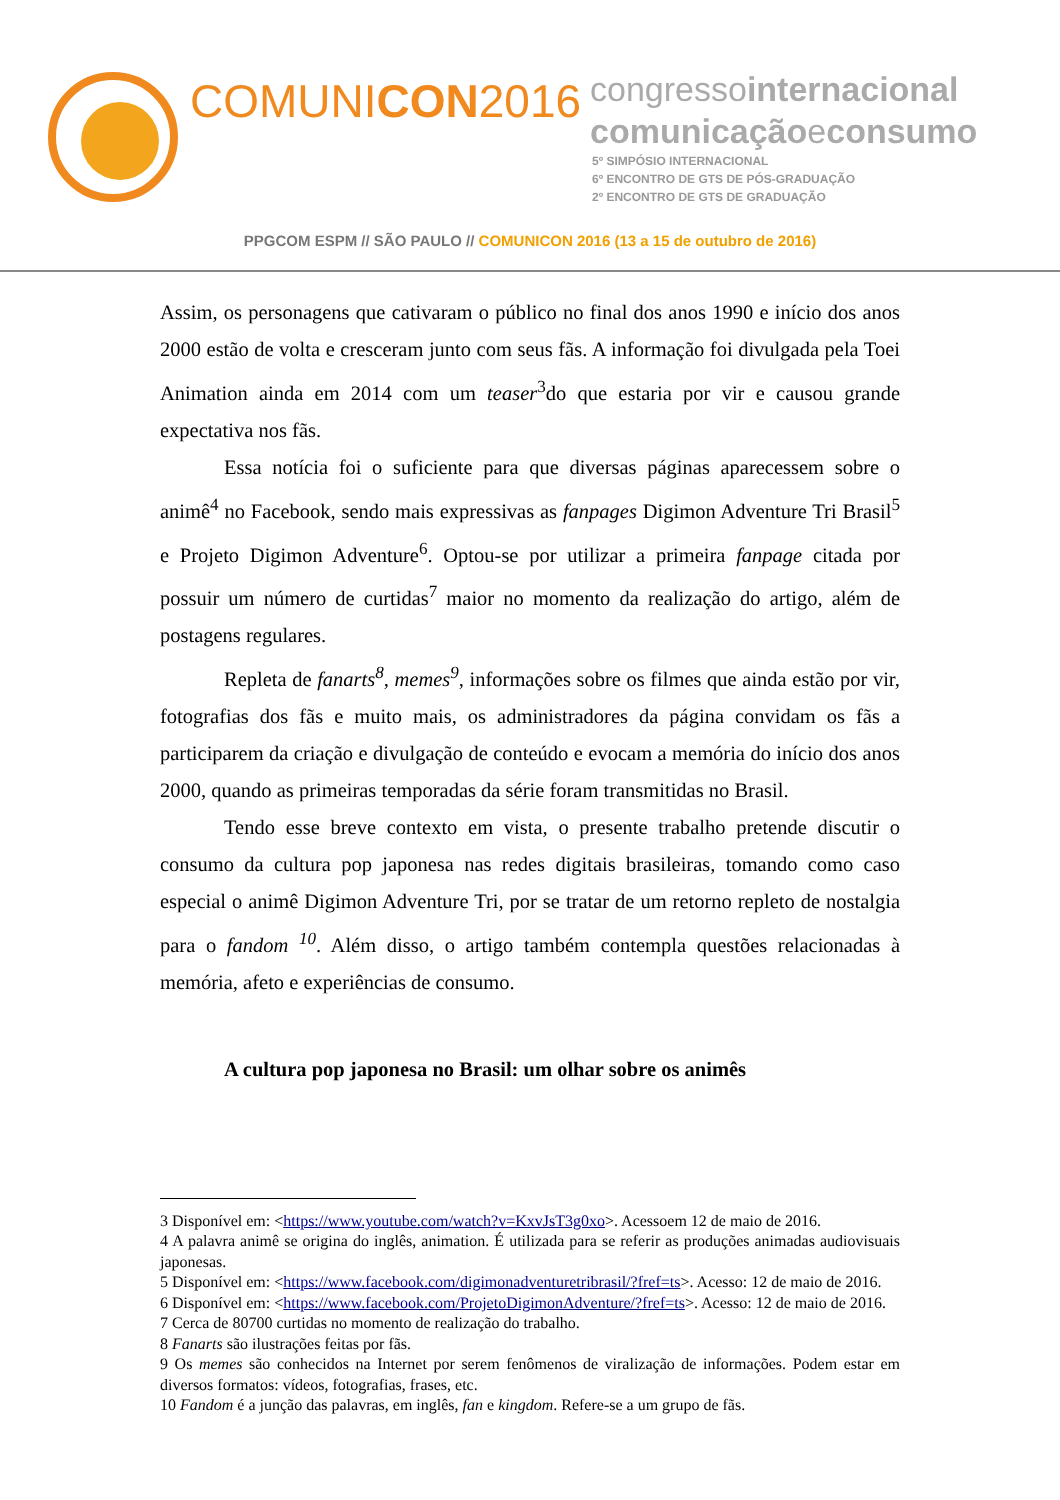COMUNICON2016
congressointernacional
comunicaçãoeconsumo
5º SIMPÓSIO INTERNACIONAL
6º ENCONTRO DE GTS DE PÓS-GRADUAÇÃO
2º ENCONTRO DE GTS DE GRADUAÇÃO
PPGCOM ESPM // SÃO PAULO // COMUNICON 2016 (13 a 15 de outubro de 2016)
Assim, os personagens que cativaram o público no final dos anos 1990 e início dos anos 2000 estão de volta e cresceram junto com seus fãs. A informação foi divulgada pela Toei Animation ainda em 2014 com um teaser<sup>3</sup>do que estaria por vir e causou grande expectativa nos fãs.
Essa notícia foi o suficiente para que diversas páginas aparecessem sobre o animê<sup>4</sup> no Facebook, sendo mais expressivas as fanpages Digimon Adventure Tri Brasil<sup>5</sup> e Projeto Digimon Adventure<sup>6</sup>. Optou-se por utilizar a primeira fanpage citada por possuir um número de curtidas<sup>7</sup> maior no momento da realização do artigo, além de postagens regulares.
Repleta de fanarts<sup>8</sup>, memes<sup>9</sup>, informações sobre os filmes que ainda estão por vir, fotografias dos fãs e muito mais, os administradores da página convidam os fãs a participarem da criação e divulgação de conteúdo e evocam a memória do início dos anos 2000, quando as primeiras temporadas da série foram transmitidas no Brasil.
Tendo esse breve contexto em vista, o presente trabalho pretende discutir o consumo da cultura pop japonesa nas redes digitais brasileiras, tomando como caso especial o animê Digimon Adventure Tri, por se tratar de um retorno repleto de nostalgia para o fandom <sup>10</sup>. Além disso, o artigo também contempla questões relacionadas à memória, afeto e experiências de consumo.
A cultura pop japonesa no Brasil: um olhar sobre os animês
3 Disponível em: <https://www.youtube.com/watch?v=KxvJsT3g0xo>. Acessoem 12 de maio de 2016.
4 A palavra animê se origina do inglês, animation. É utilizada para se referir as produções animadas audiovisuais japonesas.
5 Disponível em: <https://www.facebook.com/digimonadventuretribrasil/?fref=ts>. Acesso: 12 de maio de 2016.
6 Disponível em: <https://www.facebook.com/ProjetoDigimonAdventure/?fref=ts>. Acesso: 12 de maio de 2016.
7 Cerca de 80700 curtidas no momento de realização do trabalho.
8 Fanarts são ilustrações feitas por fãs.
9 Os memes são conhecidos na Internet por serem fenômenos de viralização de informações. Podem estar em diversos formatos: vídeos, fotografias, frases, etc.
10 Fandom é a junção das palavras, em inglês, fan e kingdom. Refere-se a um grupo de fãs.